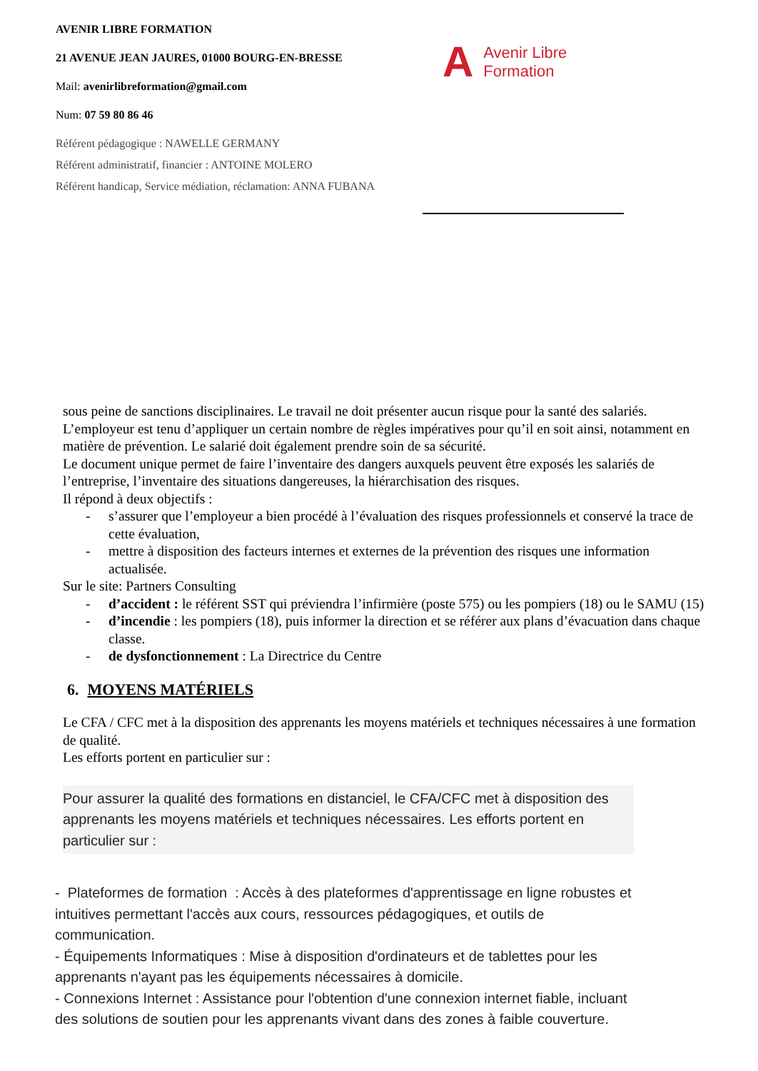AVENIR LIBRE FORMATION
21 AVENUE JEAN JAURES, 01000 BOURG-EN-BRESSE
Mail: avenirlibreformation@gmail.com
Num: 07 59 80 86 46
Référent pédagogique : NAWELLE GERMANY
Référent administratif, financier : ANTOINE MOLERO
Référent handicap, Service médiation, réclamation: ANNA FUBANA
A Avenir Libre
Formation
sous peine de sanctions disciplinaires. Le travail ne doit présenter aucun risque pour la santé des salariés.
L’employeur est tenu d’appliquer un certain nombre de règles impératives pour qu’il en soit ainsi, notamment en matière de prévention. Le salarié doit également prendre soin de sa sécurité.
Le document unique permet de faire l’inventaire des dangers auxquels peuvent être exposés les salariés de l’entreprise, l’inventaire des situations dangereuses, la hiérarchisation des risques.
Il répond à deux objectifs :
- s’assurer que l’employeur a bien procédé à l’évaluation des risques professionnels et conservé la trace de cette évaluation,
- mettre à disposition des facteurs internes et externes de la prévention des risques une information actualisée.
Sur le site: Partners Consulting
- d’accident : le référent SST qui préviendra l’infirmière (poste 575) ou les pompiers (18) ou le SAMU (15)
- d’incendie : les pompiers (18), puis informer la direction et se référer aux plans d’évacuation dans chaque classe.
- de dysfonctionnement : La Directrice du Centre
6. MOYENS MATÉRIELS
Le CFA / CFC met à la disposition des apprenants les moyens matériels et techniques nécessaires à une formation de qualité.
Les efforts portent en particulier sur :
Pour assurer la qualité des formations en distanciel, le CFA/CFC met à disposition des apprenants les moyens matériels et techniques nécessaires. Les efforts portent en particulier sur :
- Plateformes de formation : Accès à des plateformes d'apprentissage en ligne robustes et intuitives permettant l'accès aux cours, ressources pédagogiques, et outils de communication.
- Équipements Informatiques : Mise à disposition d'ordinateurs et de tablettes pour les apprenants n'ayant pas les équipements nécessaires à domicile.
- Connexions Internet : Assistance pour l'obtention d'une connexion internet fiable, incluant des solutions de soutien pour les apprenants vivant dans des zones à faible couverture.